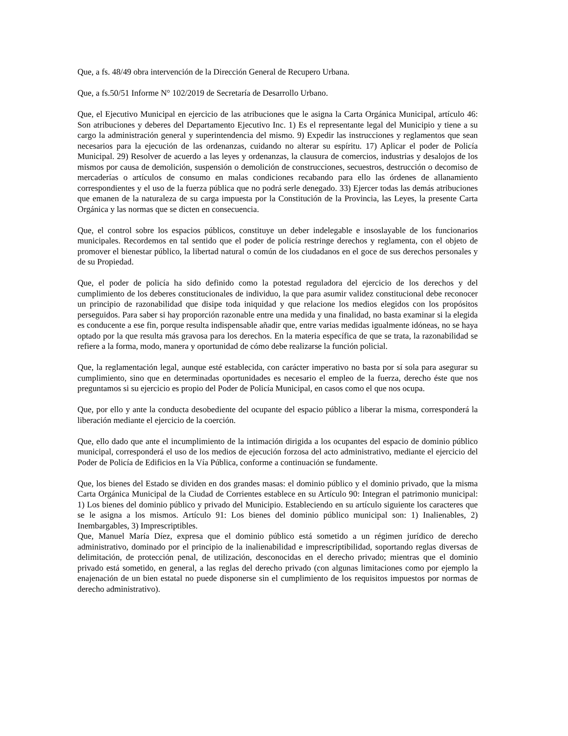Que, a fs. 48/49 obra intervención de la Dirección General de Recupero Urbana.
Que, a fs.50/51 Informe N° 102/2019 de Secretaría de Desarrollo Urbano.
Que, el Ejecutivo Municipal en ejercicio de las atribuciones que le asigna la Carta Orgánica Municipal, artículo 46: Son atribuciones y deberes del Departamento Ejecutivo Inc. 1) Es el representante legal del Municipio y tiene a su cargo la administración general y superintendencia del mismo. 9) Expedir las instrucciones y reglamentos que sean necesarios para la ejecución de las ordenanzas, cuidando no alterar su espíritu. 17) Aplicar el poder de Policía Municipal. 29) Resolver de acuerdo a las leyes y ordenanzas, la clausura de comercios, industrias y desalojos de los mismos por causa de demolición, suspensión o demolición de construcciones, secuestros, destrucción o decomiso de mercaderías o artículos de consumo en malas condiciones recabando para ello las órdenes de allanamiento correspondientes y el uso de la fuerza pública que no podrá serle denegado. 33) Ejercer todas las demás atribuciones que emanen de la naturaleza de su carga impuesta por la Constitución de la Provincia, las Leyes, la presente Carta Orgánica y las normas que se dicten en consecuencia.
Que, el control sobre los espacios públicos, constituye un deber indelegable e insoslayable de los funcionarios municipales. Recordemos en tal sentido que el poder de policía restringe derechos y reglamenta, con el objeto de promover el bienestar público, la libertad natural o común de los ciudadanos en el goce de sus derechos personales y de su Propiedad.
Que, el poder de policía ha sido definido como la potestad reguladora del ejercicio de los derechos y del cumplimiento de los deberes constitucionales de individuo, la que para asumir validez constitucional debe reconocer un principio de razonabilidad que disipe toda iniquidad y que relacione los medios elegidos con los propósitos perseguidos. Para saber si hay proporción razonable entre una medida y una finalidad, no basta examinar si la elegida es conducente a ese fin, porque resulta indispensable añadir que, entre varias medidas igualmente idóneas, no se haya optado por la que resulta más gravosa para los derechos. En la materia específica de que se trata, la razonabilidad se refiere a la forma, modo, manera y oportunidad de cómo debe realizarse la función policial.
Que, la reglamentación legal, aunque esté establecida, con carácter imperativo no basta por sí sola para asegurar su cumplimiento, sino que en determinadas oportunidades es necesario el empleo de la fuerza, derecho éste que nos preguntamos si su ejercicio es propio del Poder de Policía Municipal, en casos como el que nos ocupa.
Que, por ello y ante la conducta desobediente del ocupante del espacio público a liberar la misma, corresponderá la liberación mediante el ejercicio de la coerción.
Que, ello dado que ante el incumplimiento de la intimación dirigida a los ocupantes del espacio de dominio público municipal, corresponderá el uso de los medios de ejecución forzosa del acto administrativo, mediante el ejercicio del Poder de Policía de Edificios en la Vía Pública, conforme a continuación se fundamente.
Que, los bienes del Estado se dividen en dos grandes masas: el dominio público y el dominio privado, que la misma Carta Orgánica Municipal de la Ciudad de Corrientes establece en su Artículo 90: Integran el patrimonio municipal: 1) Los bienes del dominio público y privado del Municipio. Estableciendo en su artículo siguiente los caracteres que se le asigna a los mismos. Artículo 91: Los bienes del dominio público municipal son: 1) Inalienables, 2) Inembargables, 3) Imprescriptibles.
Que, Manuel María Díez, expresa que el dominio público está sometido a un régimen jurídico de derecho administrativo, dominado por el principio de la inalienabilidad e imprescriptibilidad, soportando reglas diversas de delimitación, de protección penal, de utilización, desconocidas en el derecho privado; mientras que el dominio privado está sometido, en general, a las reglas del derecho privado (con algunas limitaciones como por ejemplo la enajenación de un bien estatal no puede disponerse sin el cumplimiento de los requisitos impuestos por normas de derecho administrativo).